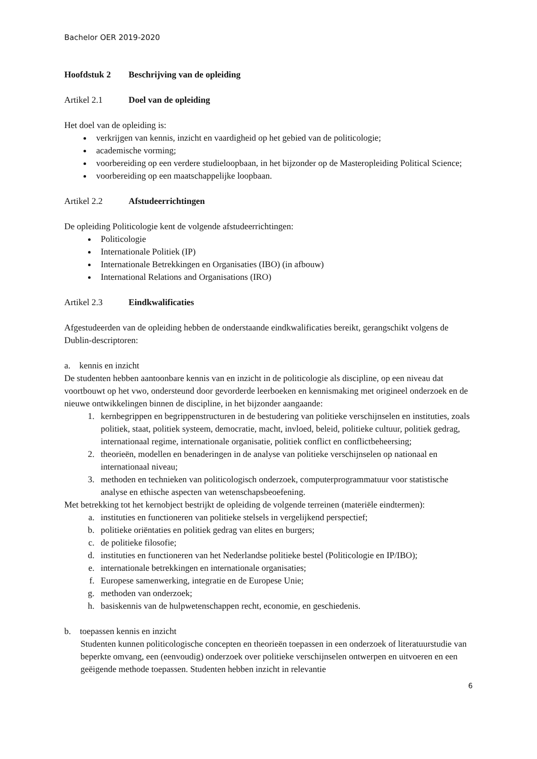Bachelor OER 2019-2020
Hoofdstuk 2 Beschrijving van de opleiding
Artikel 2.1 Doel van de opleiding
Het doel van de opleiding is:
verkrijgen van kennis, inzicht en vaardigheid op het gebied van de politicologie;
academische vorming;
voorbereiding op een verdere studieloopbaan, in het bijzonder op de Masteropleiding Political Science;
voorbereiding op een maatschappelijke loopbaan.
Artikel 2.2 Afstudeerrichtingen
De opleiding Politicologie kent de volgende afstudeerrichtingen:
Politicologie
Internationale Politiek (IP)
Internationale Betrekkingen en Organisaties (IBO) (in afbouw)
International Relations and Organisations (IRO)
Artikel 2.3 Eindkwalificaties
Afgestudeerden van de opleiding hebben de onderstaande eindkwalificaties bereikt, gerangschikt volgens de Dublin-descriptoren:
a. kennis en inzicht
De studenten hebben aantoonbare kennis van en inzicht in de politicologie als discipline, op een niveau dat voortbouwt op het vwo, ondersteund door gevorderde leerboeken en kennismaking met origineel onderzoek en de nieuwe ontwikkelingen binnen de discipline, in het bijzonder aangaande:
1. kernbegrippen en begrippenstructuren in de bestudering van politieke verschijnselen en instituties, zoals politiek, staat, politiek systeem, democratie, macht, invloed, beleid, politieke cultuur, politiek gedrag, internationaal regime, internationale organisatie, politiek conflict en conflictbeheersing;
2. theorieën, modellen en benaderingen in de analyse van politieke verschijnselen op nationaal en internationaal niveau;
3. methoden en technieken van politicologisch onderzoek, computerprogrammatuur voor statistische analyse en ethische aspecten van wetenschapsbeoefening.
Met betrekking tot het kernobject bestrijkt de opleiding de volgende terreinen (materiële eindtermen):
a. instituties en functioneren van politieke stelsels in vergelijkend perspectief;
b. politieke oriëntaties en politiek gedrag van elites en burgers;
c. de politieke filosofie;
d. instituties en functioneren van het Nederlandse politieke bestel (Politicologie en IP/IBO);
e. internationale betrekkingen en internationale organisaties;
f. Europese samenwerking, integratie en de Europese Unie;
g. methoden van onderzoek;
h. basiskennis van de hulpwetenschappen recht, economie, en geschiedenis.
b. toepassen kennis en inzicht
Studenten kunnen politicologische concepten en theorieën toepassen in een onderzoek of literatuurstudie van beperkte omvang, een (eenvoudig) onderzoek over politieke verschijnselen ontwerpen en uitvoeren en een geëigende methode toepassen. Studenten hebben inzicht in relevantie
6